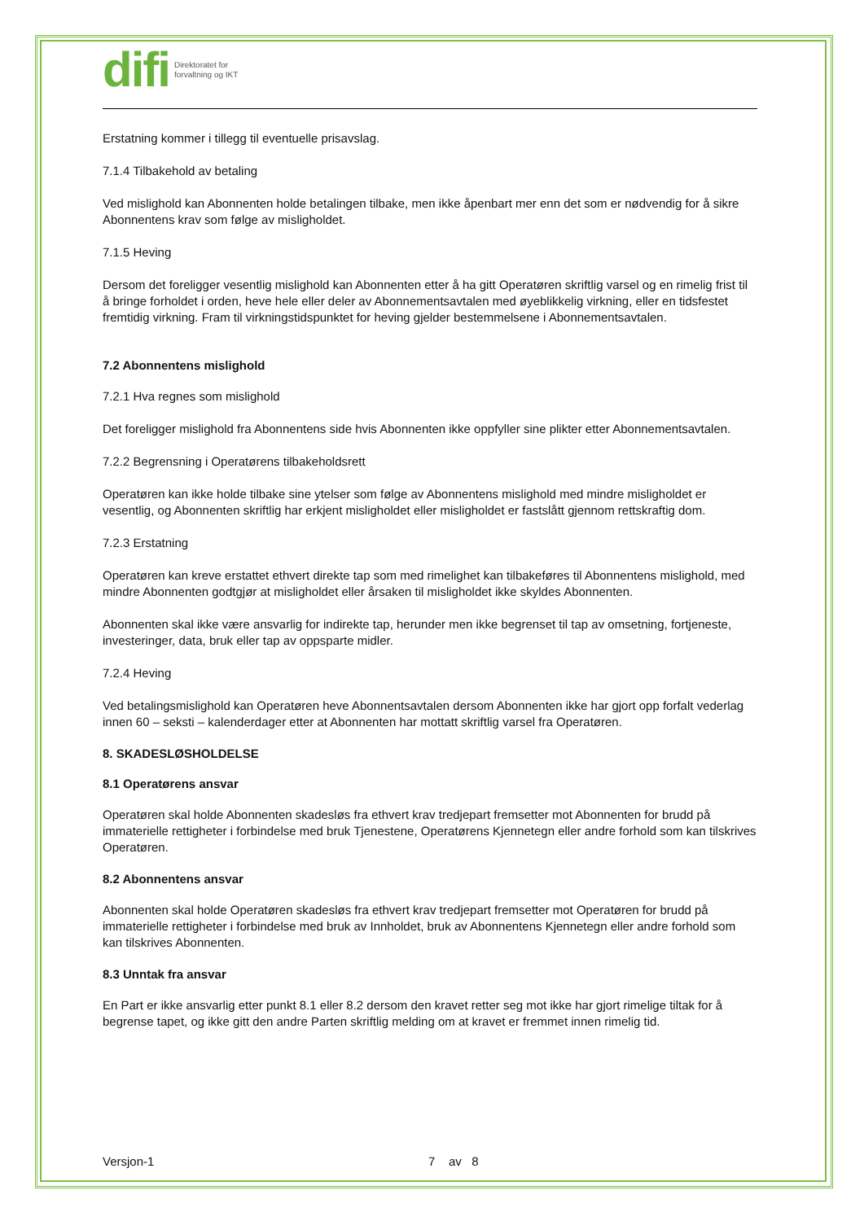difi Direktoratet for
forvaltning og IKT
Erstatning kommer i tillegg til eventuelle prisavslag.
7.1.4 Tilbakehold av betaling
Ved mislighold kan Abonnenten holde betalingen tilbake, men ikke åpenbart mer enn det som er nødvendig for å sikre Abonnentens krav som følge av misligholdet.
7.1.5 Heving
Dersom det foreligger vesentlig mislighold kan Abonnenten etter å ha gitt Operatøren skriftlig varsel og en rimelig frist til å bringe forholdet i orden, heve hele eller deler av Abonnementsavtalen med øyeblikkelig virkning, eller en tidsfestet fremtidig virkning. Fram til virkningstidspunktet for heving gjelder bestemmelsene i Abonnementsavtalen.
7.2 Abonnentens mislighold
7.2.1 Hva regnes som mislighold
Det foreligger mislighold fra Abonnentens side hvis Abonnenten ikke oppfyller sine plikter etter Abonnementsavtalen.
7.2.2 Begrensning i Operatørens tilbakeholdsrett
Operatøren kan ikke holde tilbake sine ytelser som følge av Abonnentens mislighold med mindre misligholdet er vesentlig, og Abonnenten skriftlig har erkjent misligholdet eller misligholdet er fastslått gjennom rettskraftig dom.
7.2.3 Erstatning
Operatøren kan kreve erstattet ethvert direkte tap som med rimelighet kan tilbakeføres til Abonnentens mislighold, med mindre Abonnenten godtgjør at misligholdet eller årsaken til misligholdet ikke skyldes Abonnenten.
Abonnenten skal ikke være ansvarlig for indirekte tap, herunder men ikke begrenset til tap av omsetning, fortjeneste, investeringer, data, bruk eller tap av oppsparte midler.
7.2.4 Heving
Ved betalingsmislighold kan Operatøren heve Abonnentsavtalen dersom Abonnenten ikke har gjort opp forfalt vederlag innen 60 – seksti – kalenderdager etter at Abonnenten har mottatt skriftlig varsel fra Operatøren.
8. SKADESLØSHOLDELSE
8.1 Operatørens ansvar
Operatøren skal holde Abonnenten skadesløs fra ethvert krav tredjepart fremsetter mot Abonnenten for brudd på immaterielle rettigheter i forbindelse med bruk Tjenestene, Operatørens Kjennetegn eller andre forhold som kan tilskrives Operatøren.
8.2 Abonnentens ansvar
Abonnenten skal holde Operatøren skadesløs fra ethvert krav tredjepart fremsetter mot Operatøren for brudd på immaterielle rettigheter i forbindelse med bruk av Innholdet, bruk av Abonnentens Kjennetegn eller andre forhold som kan tilskrives Abonnenten.
8.3 Unntak fra ansvar
En Part er ikke ansvarlig etter punkt 8.1 eller 8.2 dersom den kravet retter seg mot ikke har gjort rimelige tiltak for å begrense tapet, og ikke gitt den andre Parten skriftlig melding om at kravet er fremmet innen rimelig tid.
Versjon-1 7 av 8